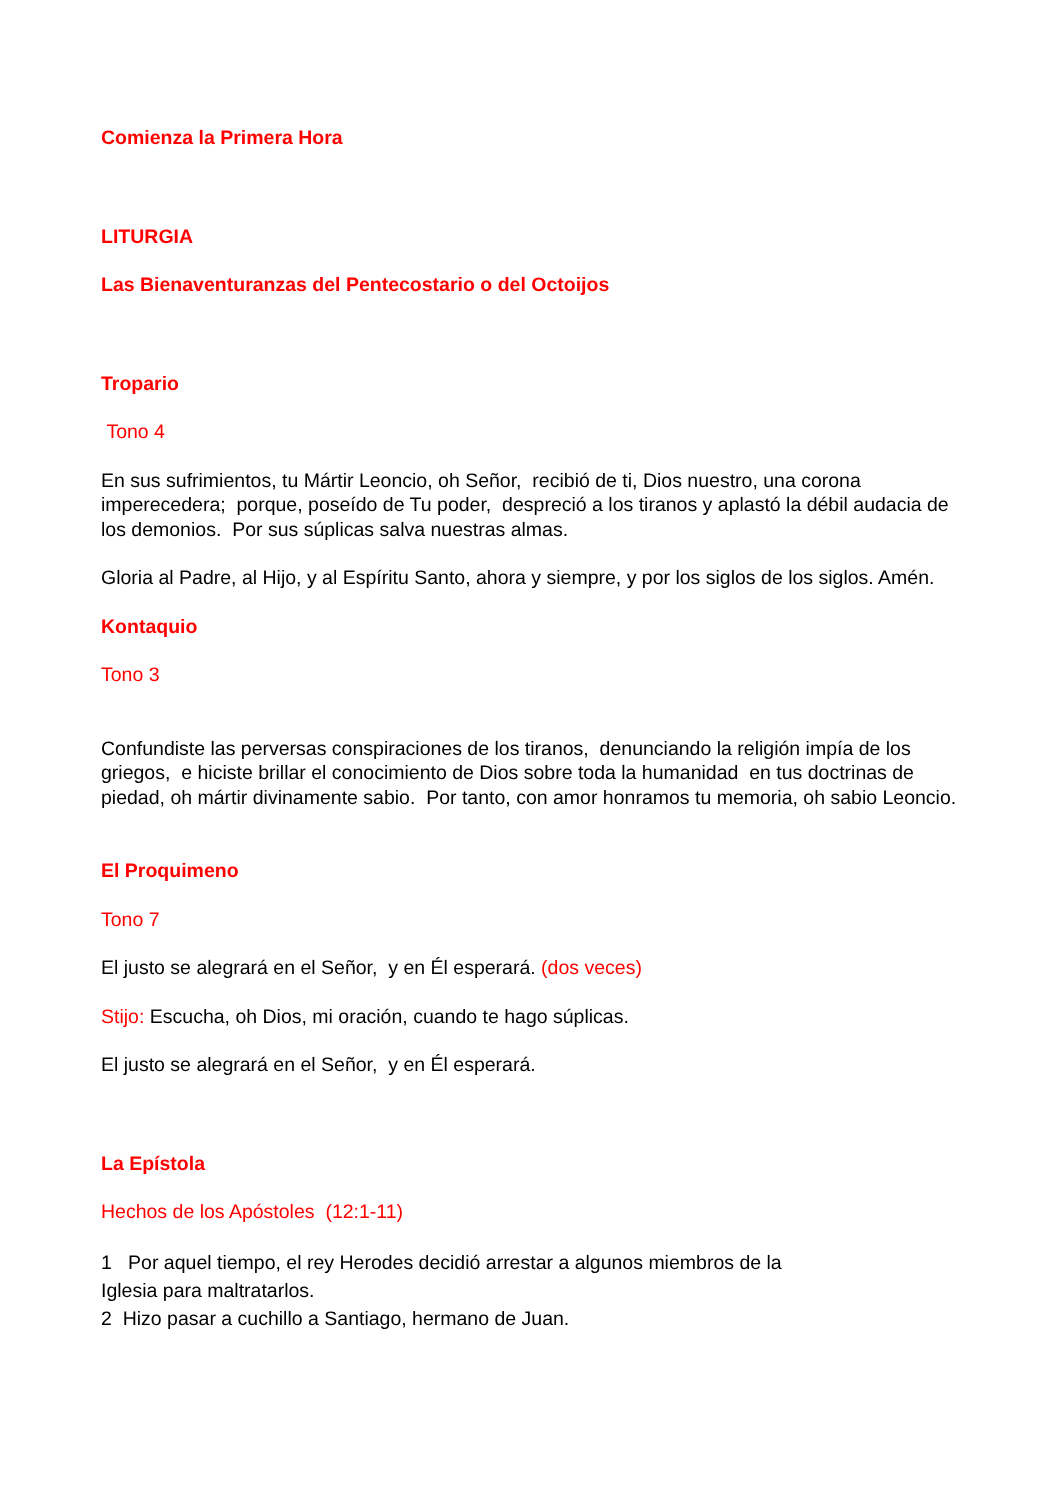Comienza la Primera Hora
LITURGIA
Las Bienaventuranzas del Pentecostario o del Octoijos
Tropario
Tono 4
En sus sufrimientos, tu Mártir Leoncio, oh Señor, recibió de ti, Dios nuestro, una corona imperecedera; porque, poseído de Tu poder, despreció a los tiranos y aplastó la débil audacia de los demonios. Por sus súplicas salva nuestras almas.
Gloria al Padre, al Hijo, y al Espíritu Santo, ahora y siempre, y por los siglos de los siglos. Amén.
Kontaquio
Tono 3
Confundiste las perversas conspiraciones de los tiranos, denunciando la religión impía de los griegos, e hiciste brillar el conocimiento de Dios sobre toda la humanidad en tus doctrinas de piedad, oh mártir divinamente sabio. Por tanto, con amor honramos tu memoria, oh sabio Leoncio.
El Proquimeno
Tono 7
El justo se alegrará en el Señor, y en Él esperará. (dos veces)
Stijo: Escucha, oh Dios, mi oración, cuando te hago súplicas.
El justo se alegrará en el Señor, y en Él esperará.
La Epístola
Hechos de los Apóstoles (12:1-11)
1 Por aquel tiempo, el rey Herodes decidió arrestar a algunos miembros de la
Iglesia para maltratarlos.
2 Hizo pasar a cuchillo a Santiago, hermano de Juan.